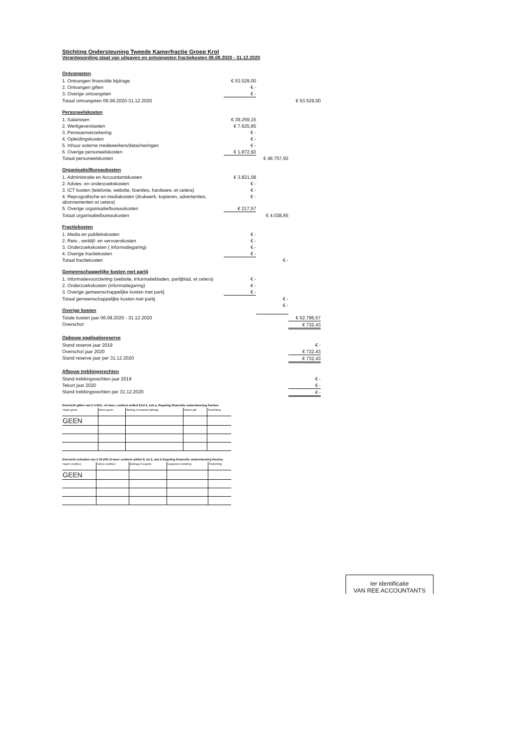Stichting Ondersteuning Tweede Kamerfractie Groep Krol
Verantwoording staat van uitgaven en ontvangsten fractiekosten 06.08.2020 - 31.12.2020
| Ontvangsten | | | |
| 1. Ontvangen financiële bijdrage | € 53.529,00 | | |
| 2. Ontvangen giften | € - | | |
| 3. Overige ontvangsten | € - | | |
| Totaal ontvangsten 06.08.2020-31.12.2020 | | | € 53.529,00 |
| Personeelskosten | | | |
| 1. Salarissen | € 39.259,15 | | |
| 2. Werkgeverslasten | € 7.625,85 | | |
| 3. Pensioenverzekering | € - | | |
| 4. Opleidingskosten | € - | | |
| 5. Inhuur externe medewerkers/detacheringen | € - | | |
| 6. Overige personeelskosten | € 1.872,92 | | |
| Totaal personeelskosten | | € 48.757,92 | |
| Organisatie/Bureaukosten | | | |
| 1. Administratie en Accountantskosten | € 3.821,08 | | |
| 2. Advies- en onderzoekskosten | € - | | |
| 3. ICT kosten (telefonie, website, licenties, hardware, et cetera) | € - | | |
| 4. Reprografische en mediakosten (drukwerk, kopieren, advertenties, abonnementen et cetera) | € - | | |
| 5. Overige organisatie/bureaukosten | € 217,57 | | |
| Totaal organisatie/bureaukosten | | € 4.038,65 | |
| Fractiekosten | | | |
| 1. Media en publiekskosten | € - | | |
| 2. Reis-, verblijf- en vervoerskosten | € - | | |
| 3. Onderzoekskosten ( informatiegaring) | € - | | |
| 4. Overige fractiekosten | € - | | |
| Totaal fractiekosten | | € - | |
| Gemeenschappelijke kosten met partij | | | |
| 1. Informatievoorziening (website, informatiebladen, partijblad, et cetera) | € - | | |
| 2. Onderzoekskosten (informatiegaring) | € - | | |
| 3. Overige gemeenschappelijke kosten met partij | € - | | |
| Totaal gemeenschappelijke kosten met partij | | € - | |
| Overige kosten | | € - | |
| Totale kosten jaar 06.08.2020 - 31.12.2020 | | | € 52.796,57 |
| Overschot | | | € 732,43 |
| Opbouw egalisatiereserve | | | |
| Stand reserve jaar 2019 | | | € - |
| Overschot jaar 2020 | | | € 732,43 |
| Stand reserve jaar per 31.12.2020 | | | € 732,43 |
| Afbouw trekkingsrechten | | | |
| Stand trekkingsrechten jaar 2019 | | | € - |
| Tekort jaar 2020 | | | € - |
| Stand trekkingsrechten per 31.12.2020 | | | € - |
Overzicht giften van € 4.500,- of meer, conform artikel 8,lid 2, sub a, Regeling financiële ondersteuning fracties.
| Naam gever | Adres gever | Bedrag of waarde bijdrage | Datum gift | Toelichting |
| --- | --- | --- | --- | --- |
| GEEN | | | | |
Overzicht schulden van € 25.000 of meer conform artikel 8, lid 2, sub b Regeling financiële ondersteuning fracties.
| Naam crediteur | Adres crediteur | Bedrag of waarde | Gegevens instelling | Toelichting |
| --- | --- | --- | --- | --- |
| GEEN | | | | |
ter identificatie
VAN REE ACCOUNTANTS